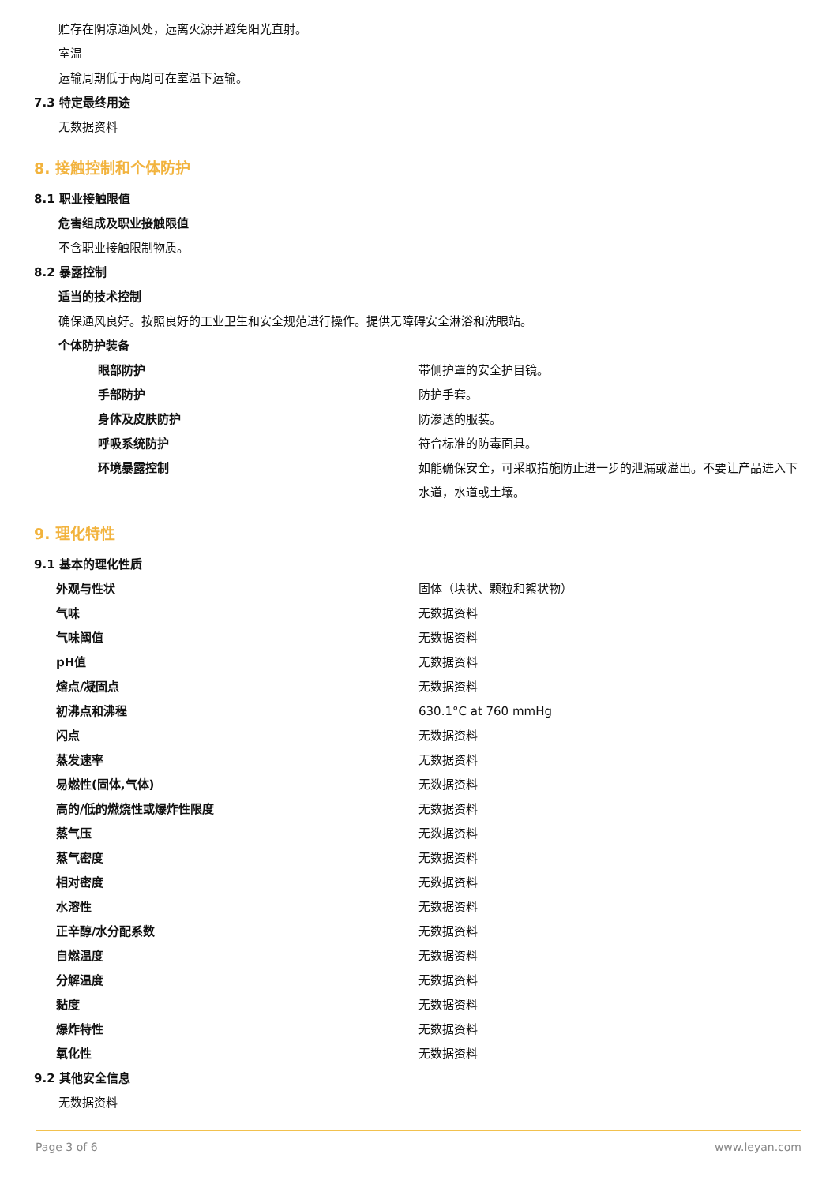贮存在阴凉通风处，远离火源并避免阳光直射。
室温
运输周期低于两周可在室温下运输。
7.3 特定最终用途
无数据资料
8. 接触控制和个体防护
8.1 职业接触限值
危害组成及职业接触限值
不含职业接触限制物质。
8.2 暴露控制
适当的技术控制
确保通风良好。按照良好的工业卫生和安全规范进行操作。提供无障碍安全淋浴和洗眼站。
个体防护装备
| 眼部防护 | 带侧护罩的安全护目镜。 |
| 手部防护 | 防护手套。 |
| 身体及皮肤防护 | 防渗透的服装。 |
| 呼吸系统防护 | 符合标准的防毒面具。 |
| 环境暴露控制 | 如能确保安全，可采取措施防止进一步的泄漏或溢出。不要让产品进入下水道，水道或土壤。 |
9. 理化特性
9.1 基本的理化性质
| 外观与性状 | 固体（块状、颗粒和絮状物） |
| 气味 | 无数据资料 |
| 气味阈值 | 无数据资料 |
| pH值 | 无数据资料 |
| 熔点/凝固点 | 无数据资料 |
| 初沸点和沸程 | 630.1°C at 760 mmHg |
| 闪点 | 无数据资料 |
| 蒸发速率 | 无数据资料 |
| 易燃性(固体,气体) | 无数据资料 |
| 高的/低的燃烧性或爆炸性限度 | 无数据资料 |
| 蒸气压 | 无数据资料 |
| 蒸气密度 | 无数据资料 |
| 相对密度 | 无数据资料 |
| 水溶性 | 无数据资料 |
| 正辛醇/水分配系数 | 无数据资料 |
| 自燃温度 | 无数据资料 |
| 分解温度 | 无数据资料 |
| 黏度 | 无数据资料 |
| 爆炸特性 | 无数据资料 |
| 氧化性 | 无数据资料 |
9.2 其他安全信息
无数据资料
Page 3 of 6 www.leyan.com